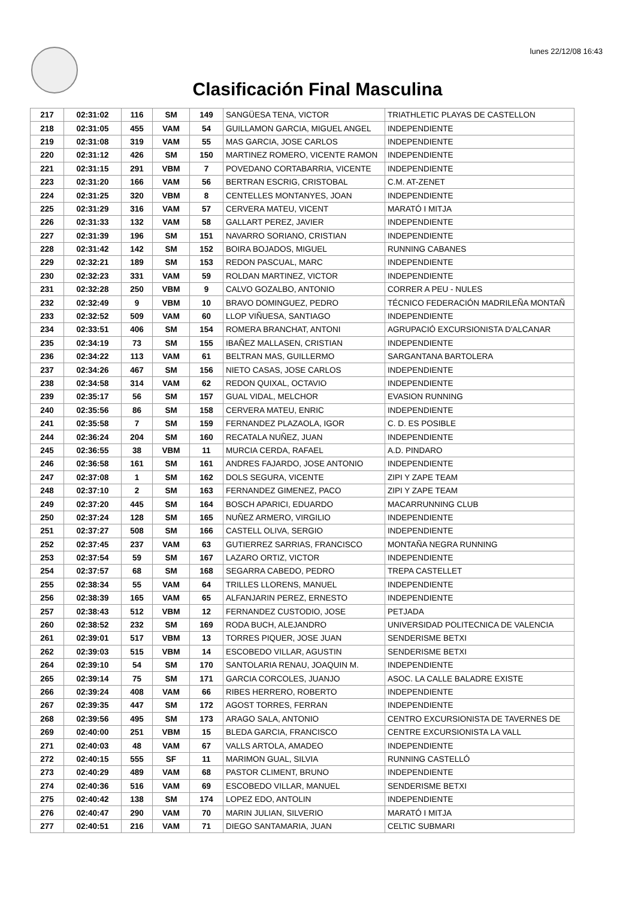lunes 22/12/08 16:43
Clasificación Final Masculina
| 217 | 02:31:02 | 116 | SM | 149 | SANGÜESA TENA, VICTOR | TRIATHLETIC PLAYAS DE CASTELLON |
| 218 | 02:31:05 | 455 | VAM | 54 | GUILLAMON GARCIA, MIGUEL ANGEL | INDEPENDIENTE |
| 219 | 02:31:08 | 319 | VAM | 55 | MAS GARCIA, JOSE CARLOS | INDEPENDIENTE |
| 220 | 02:31:12 | 426 | SM | 150 | MARTINEZ ROMERO, VICENTE RAMON | INDEPENDIENTE |
| 221 | 02:31:15 | 291 | VBM | 7 | POVEDANO CORTABARRIA, VICENTE | INDEPENDIENTE |
| 223 | 02:31:20 | 166 | VAM | 56 | BERTRAN ESCRIG, CRISTOBAL | C.M. AT-ZENET |
| 224 | 02:31:25 | 320 | VBM | 8 | CENTELLES MONTANYES, JOAN | INDEPENDIENTE |
| 225 | 02:31:29 | 316 | VAM | 57 | CERVERA MATEU, VICENT | MARATÓ I MITJA |
| 226 | 02:31:33 | 132 | VAM | 58 | GALLART PEREZ, JAVIER | INDEPENDIENTE |
| 227 | 02:31:39 | 196 | SM | 151 | NAVARRO SORIANO, CRISTIAN | INDEPENDIENTE |
| 228 | 02:31:42 | 142 | SM | 152 | BOIRA BOJADOS, MIGUEL | RUNNING CABANES |
| 229 | 02:32:21 | 189 | SM | 153 | REDON PASCUAL, MARC | INDEPENDIENTE |
| 230 | 02:32:23 | 331 | VAM | 59 | ROLDAN MARTINEZ, VICTOR | INDEPENDIENTE |
| 231 | 02:32:28 | 250 | VBM | 9 | CALVO GOZALBO, ANTONIO | CORRER A PEU - NULES |
| 232 | 02:32:49 | 9 | VBM | 10 | BRAVO DOMINGUEZ, PEDRO | TÉCNICO FEDERACIÓN MADRILEÑA MONTAÑ |
| 233 | 02:32:52 | 509 | VAM | 60 | LLOP VIÑUESA, SANTIAGO | INDEPENDIENTE |
| 234 | 02:33:51 | 406 | SM | 154 | ROMERA BRANCHAT, ANTONI | AGRUPACIÓ EXCURSIONISTA D'ALCANAR |
| 235 | 02:34:19 | 73 | SM | 155 | IBAÑEZ MALLASEN, CRISTIAN | INDEPENDIENTE |
| 236 | 02:34:22 | 113 | VAM | 61 | BELTRAN MAS, GUILLERMO | SARGANTANA BARTOLERA |
| 237 | 02:34:26 | 467 | SM | 156 | NIETO CASAS, JOSE CARLOS | INDEPENDIENTE |
| 238 | 02:34:58 | 314 | VAM | 62 | REDON QUIXAL, OCTAVIO | INDEPENDIENTE |
| 239 | 02:35:17 | 56 | SM | 157 | GUAL VIDAL, MELCHOR | EVASION RUNNING |
| 240 | 02:35:56 | 86 | SM | 158 | CERVERA MATEU, ENRIC | INDEPENDIENTE |
| 241 | 02:35:58 | 7 | SM | 159 | FERNANDEZ PLAZAOLA, IGOR | C. D. ES POSIBLE |
| 244 | 02:36:24 | 204 | SM | 160 | RECATALA NUÑEZ, JUAN | INDEPENDIENTE |
| 245 | 02:36:55 | 38 | VBM | 11 | MURCIA CERDA, RAFAEL | A.D. PINDARO |
| 246 | 02:36:58 | 161 | SM | 161 | ANDRES FAJARDO, JOSE ANTONIO | INDEPENDIENTE |
| 247 | 02:37:08 | 1 | SM | 162 | DOLS SEGURA, VICENTE | ZIPI Y ZAPE TEAM |
| 248 | 02:37:10 | 2 | SM | 163 | FERNANDEZ GIMENEZ, PACO | ZIPI Y ZAPE TEAM |
| 249 | 02:37:20 | 445 | SM | 164 | BOSCH APARICI, EDUARDO | MACARRUNNING CLUB |
| 250 | 02:37:24 | 128 | SM | 165 | NUÑEZ ARMERO, VIRGILIO | INDEPENDIENTE |
| 251 | 02:37:27 | 508 | SM | 166 | CASTELL OLIVA, SERGIO | INDEPENDIENTE |
| 252 | 02:37:45 | 237 | VAM | 63 | GUTIERREZ SARRIAS, FRANCISCO | MONTAÑA NEGRA RUNNING |
| 253 | 02:37:54 | 59 | SM | 167 | LAZARO ORTIZ, VICTOR | INDEPENDIENTE |
| 254 | 02:37:57 | 68 | SM | 168 | SEGARRA CABEDO, PEDRO | TREPA CASTELLET |
| 255 | 02:38:34 | 55 | VAM | 64 | TRILLES LLORENS, MANUEL | INDEPENDIENTE |
| 256 | 02:38:39 | 165 | VAM | 65 | ALFANJARIN PEREZ, ERNESTO | INDEPENDIENTE |
| 257 | 02:38:43 | 512 | VBM | 12 | FERNANDEZ CUSTODIO, JOSE | PETJADA |
| 260 | 02:38:52 | 232 | SM | 169 | RODA BUCH, ALEJANDRO | UNIVERSIDAD POLITECNICA DE VALENCIA |
| 261 | 02:39:01 | 517 | VBM | 13 | TORRES PIQUER, JOSE JUAN | SENDERISME BETXI |
| 262 | 02:39:03 | 515 | VBM | 14 | ESCOBEDO VILLAR, AGUSTIN | SENDERISME BETXI |
| 264 | 02:39:10 | 54 | SM | 170 | SANTOLARIA RENAU, JOAQUIN M. | INDEPENDIENTE |
| 265 | 02:39:14 | 75 | SM | 171 | GARCIA CORCOLES, JUANJO | ASOC. LA CALLE BALADRE EXISTE |
| 266 | 02:39:24 | 408 | VAM | 66 | RIBES HERRERO, ROBERTO | INDEPENDIENTE |
| 267 | 02:39:35 | 447 | SM | 172 | AGOST TORRES, FERRAN | INDEPENDIENTE |
| 268 | 02:39:56 | 495 | SM | 173 | ARAGO SALA, ANTONIO | CENTRO EXCURSIONISTA DE TAVERNES DE |
| 269 | 02:40:00 | 251 | VBM | 15 | BLEDA GARCIA, FRANCISCO | CENTRE EXCURSIONISTA LA VALL |
| 271 | 02:40:03 | 48 | VAM | 67 | VALLS ARTOLA, AMADEO | INDEPENDIENTE |
| 272 | 02:40:15 | 555 | SF | 11 | MARIMON GUAL, SILVIA | RUNNING CASTELLÓ |
| 273 | 02:40:29 | 489 | VAM | 68 | PASTOR CLIMENT, BRUNO | INDEPENDIENTE |
| 274 | 02:40:36 | 516 | VAM | 69 | ESCOBEDO VILLAR, MANUEL | SENDERISME BETXI |
| 275 | 02:40:42 | 138 | SM | 174 | LOPEZ EDO, ANTOLIN | INDEPENDIENTE |
| 276 | 02:40:47 | 290 | VAM | 70 | MARIN JULIAN, SILVERIO | MARATÓ I MITJA |
| 277 | 02:40:51 | 216 | VAM | 71 | DIEGO SANTAMARIA, JUAN | CELTIC SUBMARI |